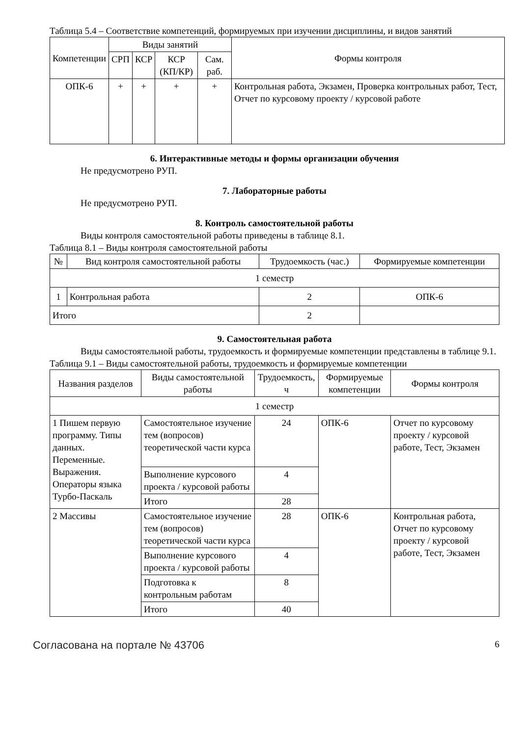Таблица 5.4 – Соответствие компетенций, формируемых при изучении дисциплины, и видов занятий
| Компетенции | Виды занятий | | | | Формы контроля |
| --- | --- | --- | --- | --- | --- |
| | СРП | КСР | КСР (КП/КР) | Сам. раб. | |
| ОПК-6 | + | + | + | + | Контрольная работа, Экзамен, Проверка контрольных работ, Тест, Отчет по курсовому проекту / курсовой работе |
6. Интерактивные методы и формы организации обучения
Не предусмотрено РУП.
7. Лабораторные работы
Не предусмотрено РУП.
8. Контроль самостоятельной работы
Виды контроля самостоятельной работы приведены в таблице 8.1.
Таблица 8.1 – Виды контроля самостоятельной работы
| № | Вид контроля самостоятельной работы | Трудоемкость (час.) | Формируемые компетенции |
| --- | --- | --- | --- |
| 1 семестр | | | |
| 1 | Контрольная работа | 2 | ОПК-6 |
| Итого | | 2 | |
9. Самостоятельная работа
Виды самостоятельной работы, трудоемкость и формируемые компетенции представлены в таблице 9.1.
Таблица 9.1 – Виды самостоятельной работы, трудоемкость и формируемые компетенции
| Названия разделов | Виды самостоятельной работы | Трудоемкость, ч | Формируемые компетенции | Формы контроля |
| --- | --- | --- | --- | --- |
| 1 семестр | | | | |
| 1 Пишем первую программу. Типы данных. Переменные. Выражения. Операторы языка Турбо-Паскаль | Самостоятельное изучение тем (вопросов) теоретической части курса | 24 | ОПК-6 | Отчет по курсовому проекту / курсовой работе, Тест, Экзамен |
| | Выполнение курсового проекта / курсовой работы | 4 | | |
| | Итого | 28 | | |
| 2 Массивы | Самостоятельное изучение тем (вопросов) теоретической части курса | 28 | ОПК-6 | Контрольная работа, Отчет по курсовому проекту / курсовой работе, Тест, Экзамен |
| | Выполнение курсового проекта / курсовой работы | 4 | | |
| | Подготовка к контрольным работам | 8 | | |
| | Итого | 40 | | |
Согласована на портале № 43706 6